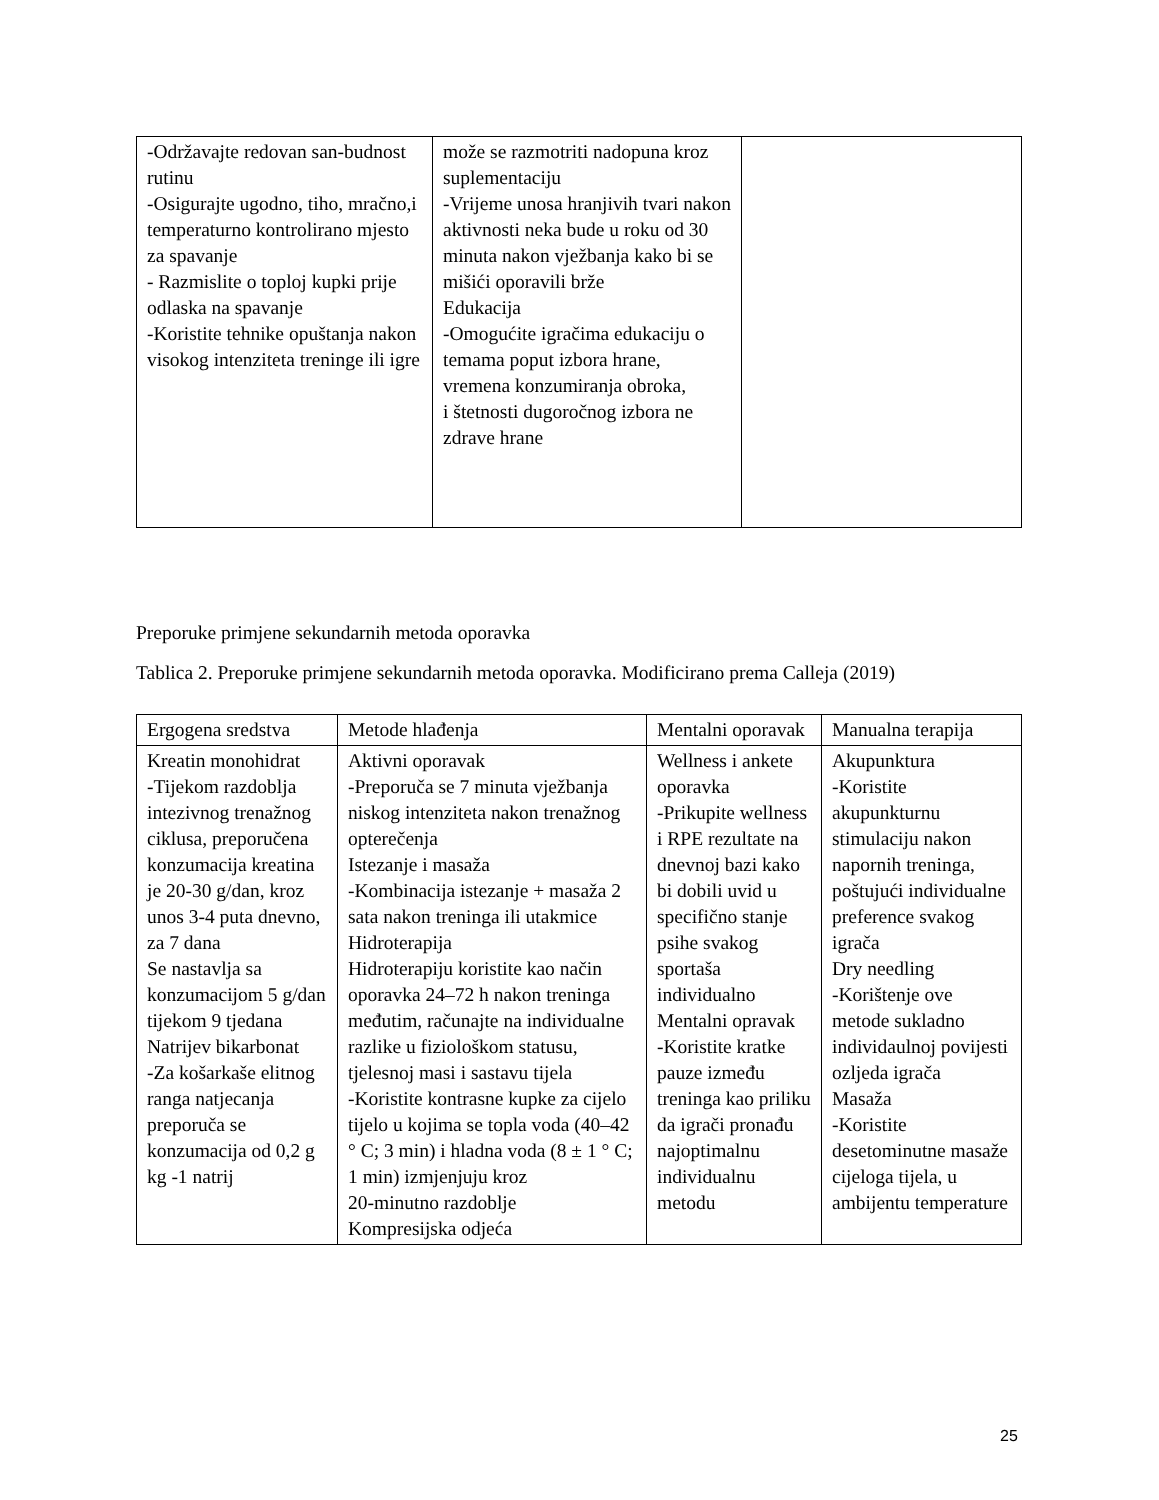| -Održavajte redovan san-budnost rutinu -Osigurajte ugodno, tiho, mračno,i temperaturno kontrolirano mjesto za spavanje - Razmislite o toploj kupki prije odlaska na spavanje -Koristite tehnike opuštanja nakon visokog intenziteta treninge ili igre | može se razmotriti nadopuna kroz suplementaciju -Vrijeme unosa hranjivih tvari nakon aktivnosti neka bude u roku od 30 minuta nakon vježbanja kako bi se mišići oporavili brže Edukacija -Omogućite igračima edukaciju o temama poput izbora hrane, vremena konzumiranja obroka, i štetnosti dugoročnog izbora ne zdrave hrane | |
Preporuke primjene sekundarnih metoda oporavka
Tablica 2. Preporuke primjene sekundarnih metoda oporavka. Modificirano prema Calleja (2019)
| Ergogena sredstva | Metode hlađenja | Mentalni oporavak | Manualna terapija |
| Kreatin monohidrat -Tijekom razdoblja intezivnog trenažnog ciklusa, preporučena konzumacija kreatina je 20-30 g/dan, kroz unos 3-4 puta dnevno, za 7 dana Se nastavlja sa konzumacijom 5 g/dan tijekom 9 tjedana Natrijev bikarbonat -Za košarkaše elitnog ranga natjecanja preporuča se konzumacija od 0,2 g kg -1 natrij | Aktivni oporavak -Preporuča se 7 minuta vježbanja niskog intenziteta nakon trenažnog opterečenja Istezanje i masaža -Kombinacija istezanje + masaža 2 sata nakon treninga ili utakmice Hidroterapija Hidroterapiju koristite kao način oporavka 24–72 h nakon treninga međutim, računajte na individualne razlike u fiziološkom statusu, tjelesnoj masi i sastavu tijela -Koristite kontrasne kupke za cijelo tijelo u kojima se topla voda (40–42 ° C; 3 min) i hladna voda (8 ± 1 ° C; 1 min) izmjenjuju kroz 20-minutno razdoblje Kompresijska odjeća | Wellness i ankete oporavka -Prikupite wellness i RPE rezultate na dnevnoj bazi kako bi dobili uvid u specifično stanje psihe svakog sportaša individualno Mentalni opravak -Koristite kratke pauze između treninga kao priliku da igrači pronađu najoptimalnu individualnu metodu | Akupunktura -Koristite akupunkturnu stimulaciju nakon napornih treninga, poštujući individualne preference svakog igrača Dry needling -Korištenje ove metode sukladno individaulnoj povijesti ozljeda igrača Masaža -Koristite desetominutne masaže cijeloga tijela, u ambijentu temperature |
25